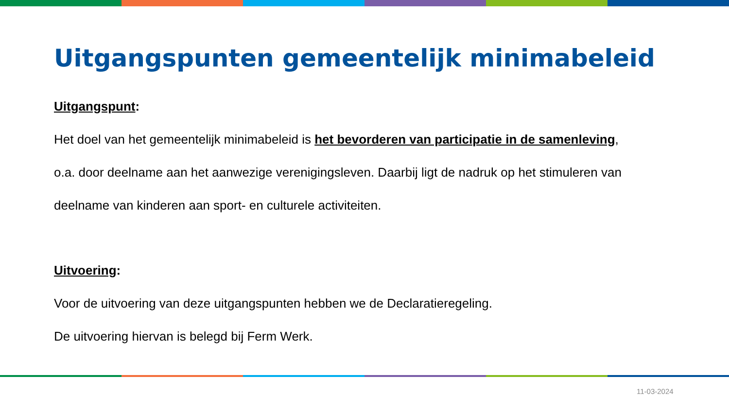Uitgangspunten gemeentelijk minimabeleid
Uitgangspunt:
Het doel van het gemeentelijk minimabeleid is het bevorderen van participatie in de samenleving,
o.a. door deelname aan het aanwezige verenigingsleven. Daarbij ligt de nadruk op het stimuleren van
deelname van kinderen aan sport- en culturele activiteiten.
Uitvoering:
Voor de uitvoering van deze uitgangspunten hebben we de Declaratieregeling.
De uitvoering hiervan is belegd bij Ferm Werk.
11-03-2024